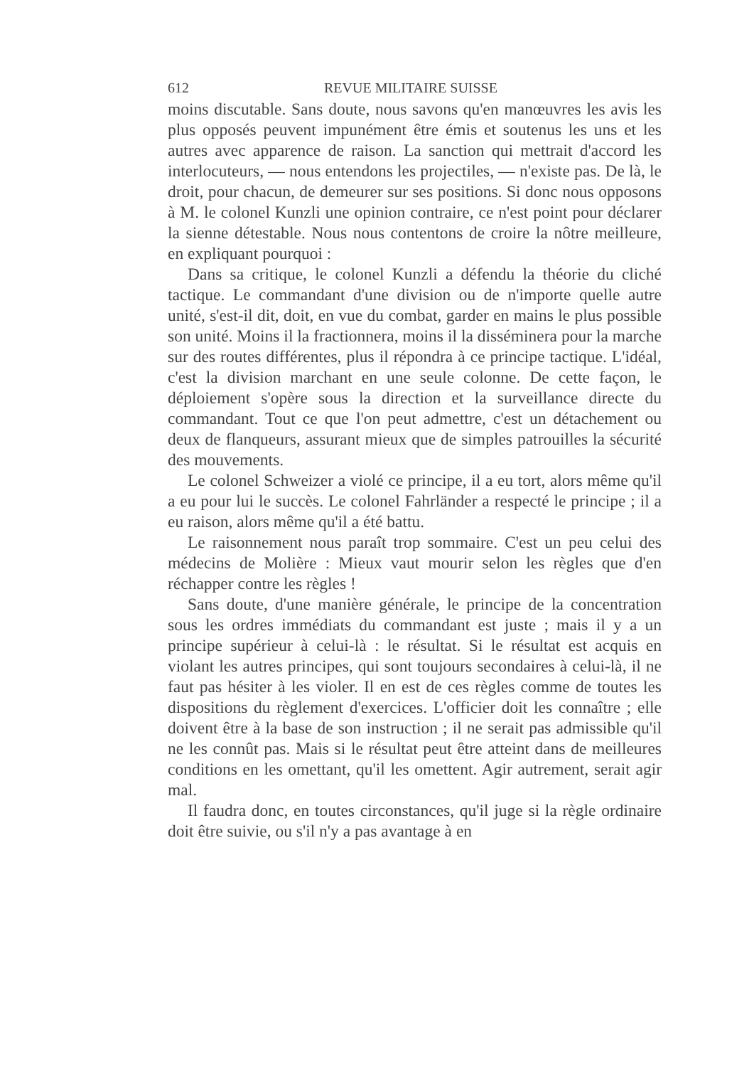612 REVUE MILITAIRE SUISSE
moins discutable. Sans doute, nous savons qu'en manœuvres les avis les plus opposés peuvent impunément être émis et soutenus les uns et les autres avec apparence de raison. La sanction qui mettrait d'accord les interlocuteurs, — nous entendons les projectiles, — n'existe pas. De là, le droit, pour chacun, de demeurer sur ses positions. Si donc nous opposons à M. le colonel Kunzli une opinion contraire, ce n'est point pour déclarer la sienne détestable. Nous nous contentons de croire la nôtre meilleure, en expliquant pourquoi :
Dans sa critique, le colonel Kunzli a défendu la théorie du cliché tactique. Le commandant d'une division ou de n'importe quelle autre unité, s'est-il dit, doit, en vue du combat, garder en mains le plus possible son unité. Moins il la fractionnera, moins il la disséminera pour la marche sur des routes différentes, plus il répondra à ce principe tactique. L'idéal, c'est la division marchant en une seule colonne. De cette façon, le déploiement s'opère sous la direction et la surveillance directe du commandant. Tout ce que l'on peut admettre, c'est un détachement ou deux de flanqueurs, assurant mieux que de simples patrouilles la sécurité des mouvements.
Le colonel Schweizer a violé ce principe, il a eu tort, alors même qu'il a eu pour lui le succès. Le colonel Fahrländer a respecté le principe ; il a eu raison, alors même qu'il a été battu.
Le raisonnement nous paraît trop sommaire. C'est un peu celui des médecins de Molière : Mieux vaut mourir selon les règles que d'en réchapper contre les règles !
Sans doute, d'une manière générale, le principe de la concentration sous les ordres immédiats du commandant est juste ; mais il y a un principe supérieur à celui-là : le résultat. Si le résultat est acquis en violant les autres principes, qui sont toujours secondaires à celui-là, il ne faut pas hésiter à les violer. Il en est de ces règles comme de toutes les dispositions du règlement d'exercices. L'officier doit les connaître ; elle doivent être à la base de son instruction ; il ne serait pas admissible qu'il ne les connût pas. Mais si le résultat peut être atteint dans de meilleures conditions en les omettant, qu'il les omettent. Agir autrement, serait agir mal.
Il faudra donc, en toutes circonstances, qu'il juge si la règle ordinaire doit être suivie, ou s'il n'y a pas avantage à en